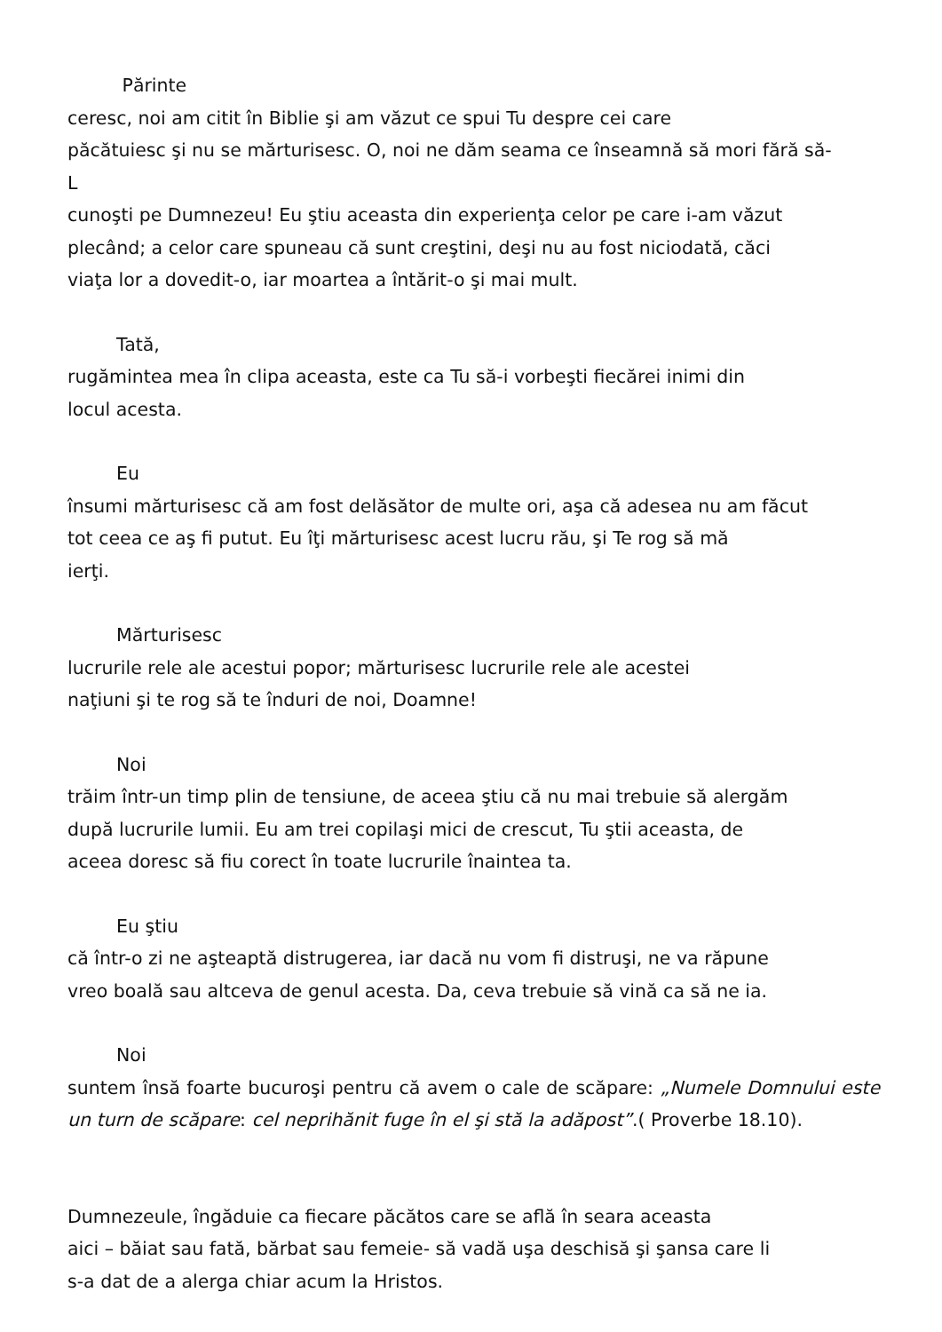Părinte
ceresc, noi am citit în Biblie şi am văzut ce spui Tu despre cei care
păcătuiesc şi nu se mărturisesc. O, noi ne dăm seama ce înseamnă să mori fără să-
L
cunoşti pe Dumnezeu! Eu ştiu aceasta din experienţa celor pe care i-am văzut
plecând; a celor care spuneau că sunt creştini, deşi nu au fost niciodată, căci
viaţa lor a dovedit-o, iar moartea a întărit-o şi mai mult.
Tată,
rugămintea mea în clipa aceasta, este ca Tu să-i vorbeşti fiecărei inimi din
locul acesta.
Eu
însumi mărturisesc că am fost delăsător de multe ori, aşa că adesea nu am făcut
tot ceea ce aş fi putut. Eu îţi mărturisesc acest lucru rău, şi Te rog să mă
ierţi.
Mărturisesc
lucrurile rele ale acestui popor; mărturisesc lucrurile rele ale acestei
naţiuni şi te rog să te înduri de noi, Doamne!
Noi
trăim într-un timp plin de tensiune, de aceea ştiu că nu mai trebuie să alergăm
după lucrurile lumii. Eu am trei copilaşi mici de crescut, Tu ştii aceasta, de
aceea doresc să fiu corect în toate lucrurile înaintea ta.
Eu ştiu
că într-o zi ne aşteaptă distrugerea, iar dacă nu vom fi distruşi, ne va răpune
vreo boală sau altceva de genul acesta. Da, ceva trebuie să vină ca să ne ia.
Noi
suntem însă foarte bucuroşi pentru că avem o cale de scăpare: „Numele Domnului este un turn de scăpare: cel neprihănit fuge în el şi stă la adăpost”.( Proverbe 18.10).
Dumnezeule, îngăduie ca fiecare păcătos care se află în seara aceasta
aici – băiat sau fată, bărbat sau femeie- să vadă uşa deschisă şi şansa care li
s-a dat de a alerga chiar acum la Hristos.